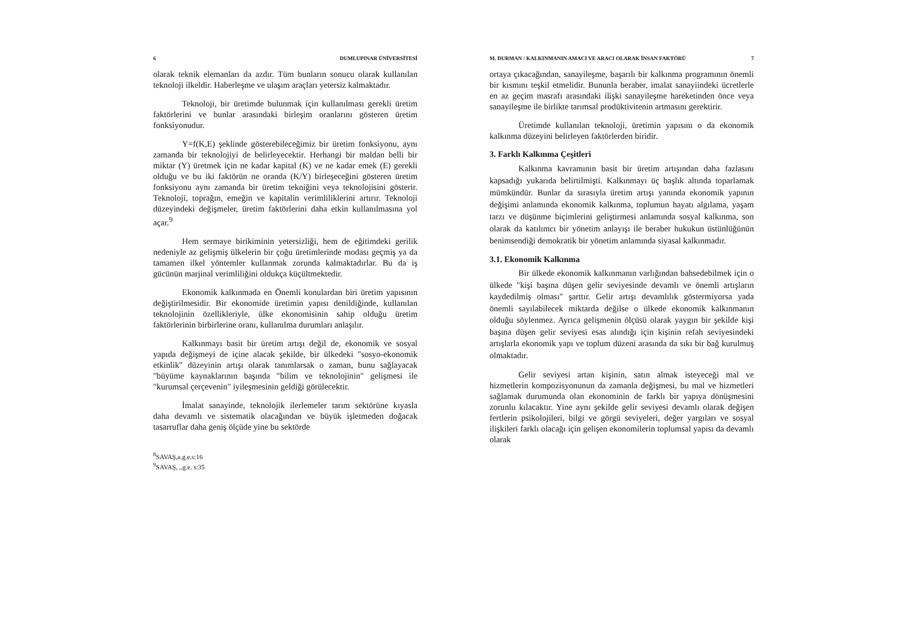6 DUMLUPINAR ÜNİVERSİTESİ
olarak teknik elemanları da azdır. Tüm bunların sonucu olarak kullanılan teknoloji ilkeldir. Haberleşme ve ulaşım araçları yetersiz kalmaktadır.
Teknoloji, bir üretimde bulunmak için kullanılması gerekli üretim faktörlerini ve bunlar arasındaki birleşim oranlarını gösteren üretim fonksiyonudur.
Y=f(K,E) şeklinde gösterebileceğimiz bir üretim fonksiyonu, aynı zamanda bir teknolojiyi de belirleyecektir. Herhangi bir maldan belli bir miktar (Y) üretmek için ne kadar kapital (K) ve ne kadar emek (E) gerekli olduğu ve bu iki faktörün ne oranda (K/Y) birleşeceğini gösteren üretim fonksiyonu aynı zamanda bir üretim tekniğini veya teknolojisini gösterir. Teknoloji, toprağın, emeğin ve kapitalin verimliliklerini artırır. Teknoloji düzeyindeki değişmeler, üretim faktörlerini daha etkin kullanılmasına yol açar.<sup>9</sup>
Hem sermaye birikiminin yetersizliği, hem de eğitimdeki gerilik nedeniyle az gelişmiş ülkelerin bir çoğu üretimlerinde modası geçmiş ya da tamamen ilkel yöntemler kullanmak zorunda kalmaktadırlar. Bu da iş gücünün marjinal verimliliğini oldukça küçültmektedir.
Ekonomik kalkınmada en Önemli konulardan biri üretim yapısının değiştirilmesidir. Bir ekonomide üretimin yapısı denildiğinde, kullanılan teknolojinin özellikleriyle, ülke ekonomisinin sahip olduğu üretim faktörlerinin birbirlerine oranı, kullanılma durumları anlaşılır.
Kalkınmayı basit bir üretim artışı değil de, ekonomik ve sosyal yapıda değişmeyi de içine alacak şekilde, bir ülkedeki "sosyo-ekonomik etkinlik" düzeyinin artışı olarak tanımlarsak o zaman, bunu sağlayacak "büyüme kaynaklarının başında "bilim ve teknolojinin" gelişmesi ile "kurumsal çerçevenin" iyileşmesinin geldiği görülecektir.
İmalat sanayinde, teknolojik ilerlemeler tarım sektörüne kıyasla daha devamlı ve sistematik olacağından ve büyük işletmeden doğacak tasarruflar daha geniş ölçüde yine bu sektörde
<sup>8</sup> SAVAŞ,a.g.e.s:16
<sup>9</sup> SAVAŞ, ,.g.e. s:35
M. DURMAN / KALKINMANIN AMACI VE ARACI OLARAK İNSAN FAKTÖRÜ 7
ortaya çıkacağından, sanayileşme, başarılı bir kalkınma programının önemli bir kısmını teşkil etmelidir. Bununla beraber, imalat sanayiindeki ücretlerle en az geçim masrafı arasındaki ilişki sanayileşme hareketinden önce veya sanayileşme ile birlikte tarımsal prodüktivitenin artmasını gerektirir.
Üretimde kullanılan teknoloji, üretimin yapısını o da ekonomik kalkınma düzeyini belirleyen faktörlerden biridir.
3. Farklı Kalkınma Çeşitleri
Kalkınma kavramının basit bir üretim artışından daha fazlasını kapsadığı yukarıda belirtilmişti. Kalkınmayı üç başlık altında toparlamak mümkündür. Bunlar da sırasıyla üretim artışı yanında ekonomik yapının değişimi anlamında ekonomik kalkınma, toplumun hayatı algılama, yaşam tarzı ve düşünme biçimlerini geliştirmesi anlamında sosyal kalkınma, son olarak da katılımcı bir yönetim anlayışı ile beraber hukukun üstünlüğünün benimsendiği demokratik bir yönetim anlamında siyasal kalkınmadır.
3.1. Ekonomik Kalkınma
Bir ülkede ekonomik kalkınmanın varlığından bahsedebilmek için o ülkede "kişi başına düşen gelir seviyesinde devamlı ve önemli artışların kaydedilmiş olması" şarttır. Gelir artışı devamlılık göstermiyorsa yada önemli sayılabilecek miktarda değilse o ülkede ekonomik kalkınmanın olduğu söylenmez. Ayrıca gelişmenin ölçüsü olarak yaygın bir şekilde kişi başına düşen gelir seviyesi esas alındığı için kişinin refah seviyesindeki artışlarla ekonomik yapı ve toplum düzeni arasında da sıkı bir bağ kurulmuş olmaktadır.
Gelir seviyesi artan kişinin, satın almak isteyeceği mal ve hizmetlerin kompozisyonunun da zamanla değişmesi, bu mal ve hizmetleri sağlamak durumunda olan ekonominin de farklı bir yapıya dönüşmesini zorunlu kılacaktır. Yine aynı şekilde gelir seviyesi devamlı olarak değişen fertlerin psikolojileri, bilgi ve görgü seviyeleri, değer yargıları ve sosyal ilişkileri farklı olacağı için gelişen ekonomilerin toplumsal yapısı da devamlı olarak